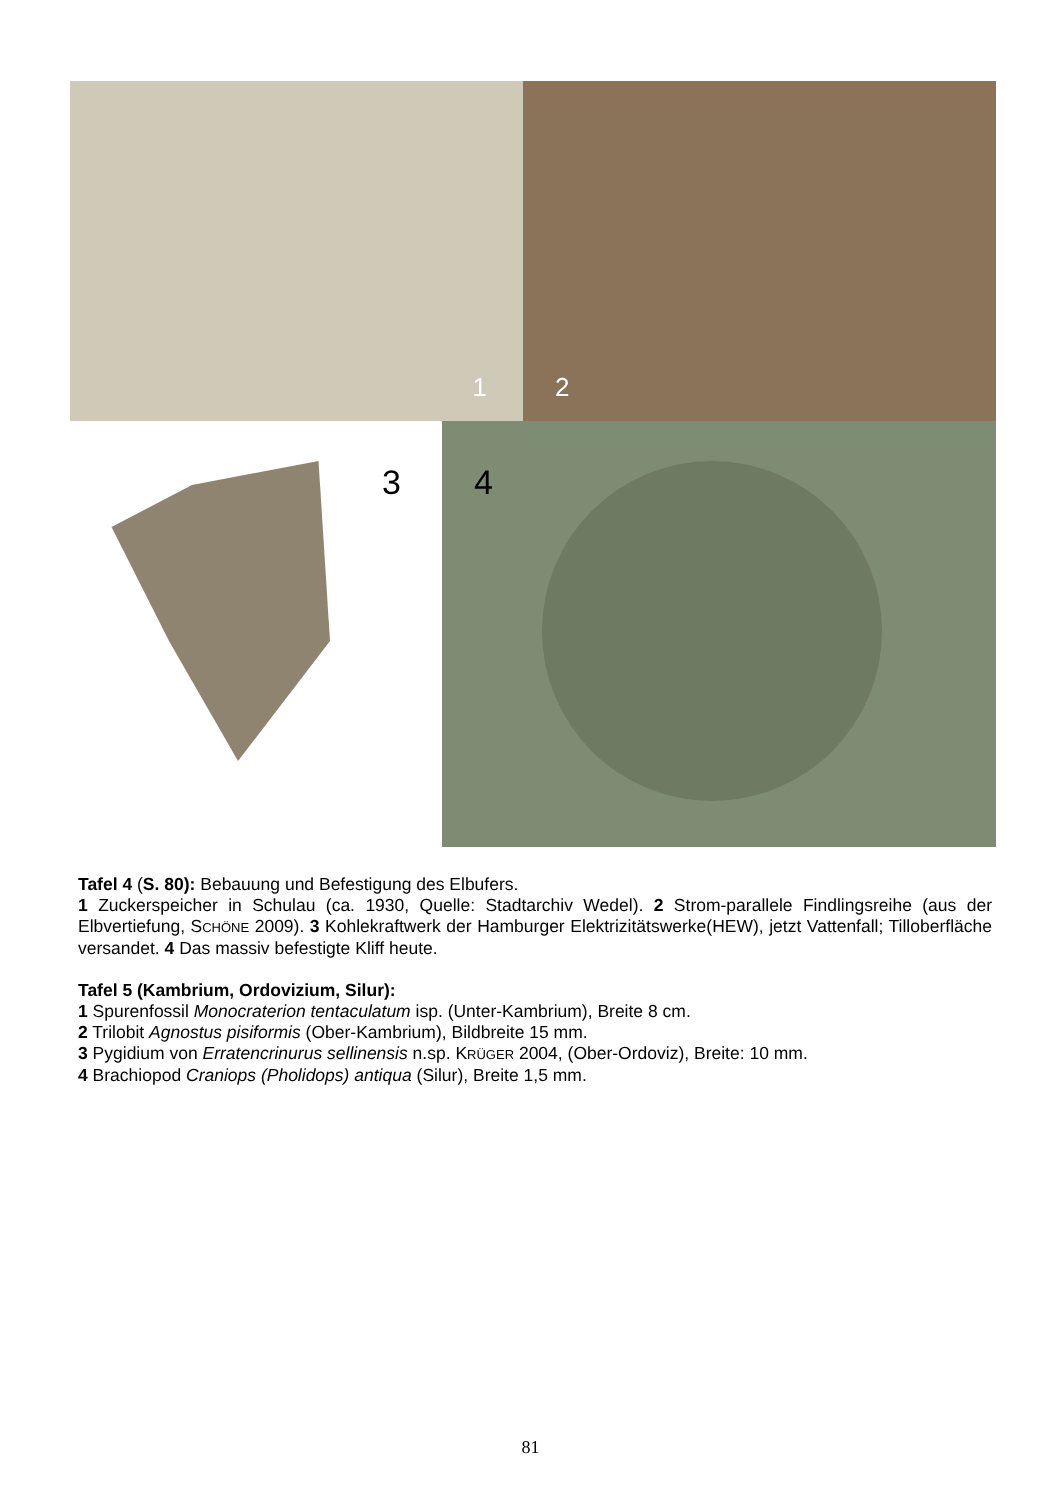1
2
3
4
Tafel 4 (S. 80): Bebauung und Befestigung des Elbufers.
1 Zuckerspeicher in Schulau (ca. 1930, Quelle: Stadtarchiv Wedel). 2 Strom-parallele Findlingsreihe (aus der Elbvertiefung, SCHÖNE 2009). 3 Kohlekraftwerk der Hamburger Elektrizitätswerke(HEW), jetzt Vattenfall; Tilloberfläche versandet. 4 Das massiv befestigte Kliff heute.
Tafel 5 (Kambrium, Ordovizium, Silur):
1 Spurenfossil Monocraterion tentaculatum isp. (Unter-Kambrium), Breite 8 cm.
2 Trilobit Agnostus pisiformis (Ober-Kambrium), Bildbreite 15 mm.
3 Pygidium von Erratencrinurus sellinensis n.sp. KRÜGER 2004, (Ober-Ordoviz), Breite: 10 mm.
4 Brachiopod Craniops (Pholidops) antiqua (Silur), Breite 1,5 mm.
81